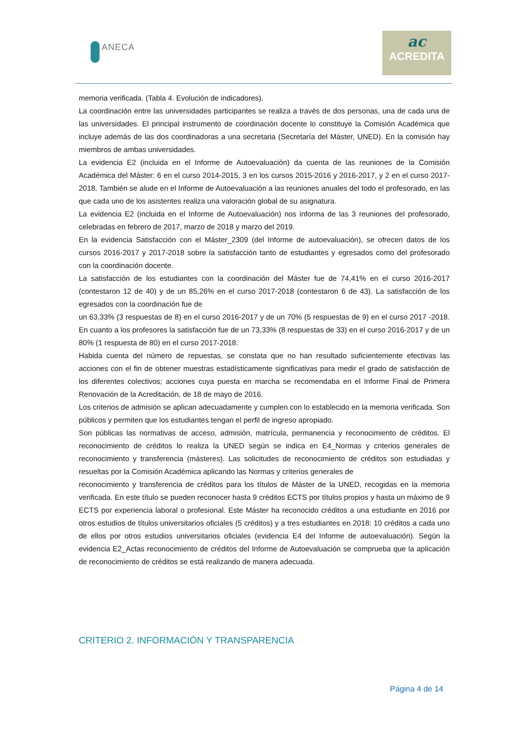ANECA
ac
ACREDITA
memoria verificada. (Tabla 4. Evolución de indicadores).
La coordinación entre las universidades participantes se realiza a través de dos personas, una de cada una de las universidades. El principal instrumento de coordinación docente lo constituye la Comisión Académica que incluye además de las dos coordinadoras a una secretaria (Secretaría del Máster, UNED). En la comisión hay miembros de ambas universidades.
La evidencia E2 (incluida en el Informe de Autoevaluación) da cuenta de las reuniones de la Comisión Académica del Máster: 6 en el curso 2014-2015, 3 en los cursos 2015-2016 y 2016-2017, y 2 en el curso 2017-2018. También se alude en el Informe de Autoevaluación a las reuniones anuales del todo el profesorado, en las que cada uno de los asistentes realiza una valoración global de su asignatura.
La evidencia E2 (incluida en el Informe de Autoevaluación) nos informa de las 3 reuniones del profesorado, celebradas en febrero de 2017, marzo de 2018 y marzo del 2019.
En la evidencia Satisfacción con el Máster_2309 (del Informe de autoevaluación), se ofrecen datos de los cursos 2016-2017 y 2017-2018 sobre la satisfacción tanto de estudiantes y egresados como del profesorado con la coordinación docente.
La satisfacción de los estudiantes con la coordinación del Máster fue de 74,41% en el curso 2016-2017 (contestaron 12 de 40) y de un 85,26% en el curso 2017-2018 (contestaron 6 de 43). La satisfacción de los egresados con la coordinación fue de
un 63,33% (3 respuestas de 8) en el curso 2016-2017 y de un 70% (5 respuestas de 9) en el curso 2017 -2018. En cuanto a los profesores la satisfacción fue de un 73,33% (8 respuestas de 33) en el curso 2016-2017 y de un 80% (1 respuesta de 80) en el curso 2017-2018.
Habida cuenta del número de repuestas, se constata que no han resultado suficientemente efectivas las acciones con el fin de obtener muestras estadísticamente significativas para medir el grado de satisfacción de los diferentes colectivos; acciones cuya puesta en marcha se recomendaba en el Informe Final de Primera Renovación de la Acreditación, de 18 de mayo de 2016.
Los criterios de admisión se aplican adecuadamente y cumplen con lo establecido en la memoria verificada. Son públicos y permiten que los estudiantes tengan el perfil de ingreso apropiado.
Son públicas las normativas de acceso, admisión, matrícula, permanencia y reconocimiento de créditos. El reconocimiento de créditos lo realiza la UNED según se indica en E4_Normas y criterios generales de reconocimiento y transferencia (másteres). Las solicitudes de reconocimiento de créditos son estudiadas y resueltas por la Comisión Académica aplicando las Normas y criterios generales de
reconocimiento y transferencia de créditos para los títulos de Máster de la UNED, recogidas en la memoria verificada. En este título se pueden reconocer hasta 9 créditos ECTS por títulos propios y hasta un máximo de 9 ECTS por experiencia laboral o profesional. Este Máster ha reconocido créditos a una estudiante en 2016 por otros estudios de títulos universitarios oficiales (5 créditos) y a tres estudiantes en 2018: 10 créditos a cada uno de ellos por otros estudios universitarios oficiales (evidencia E4 del Informe de autoevaluación). Según la evidencia E2_Actas reconocimiento de créditos del Informe de Autoevaluación se comprueba que la aplicación de reconocimiento de créditos se está realizando de manera adecuada.
CRITERIO 2. INFORMACIÓN Y TRANSPARENCIA
Página 4 de 14